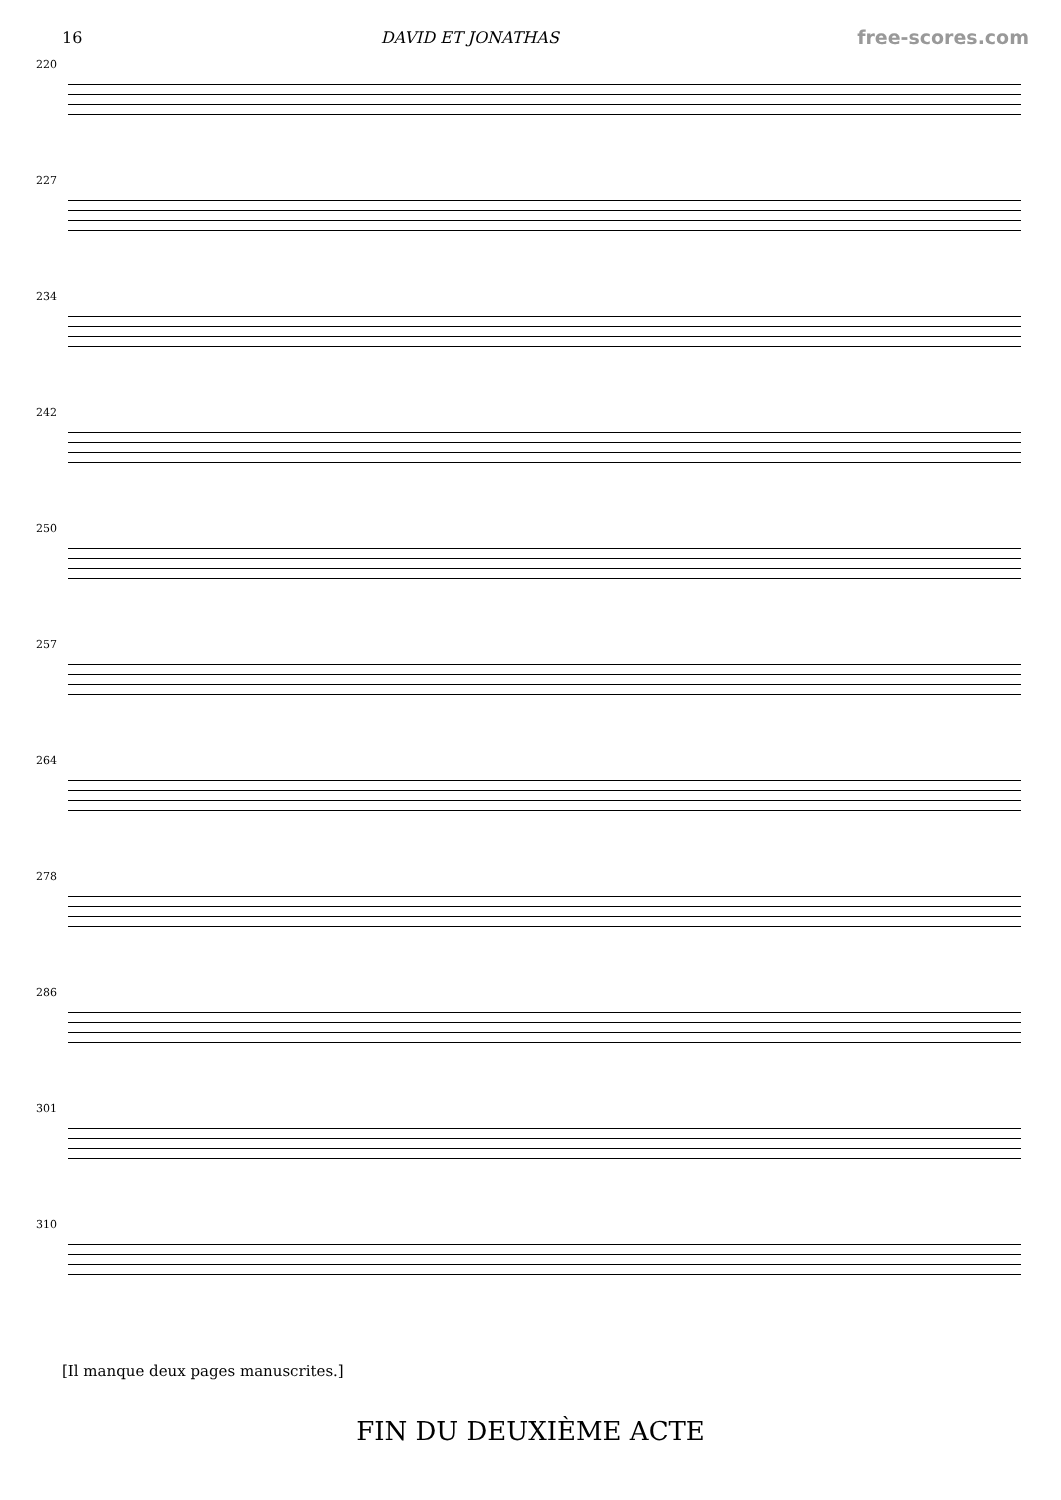16 DAVID ET JONATHAS free-scores.com
220
227
234
242
250
257
264
278
286
301
310
[Il manque deux pages manuscrites.]
FIN DU DEUXIÈME ACTE